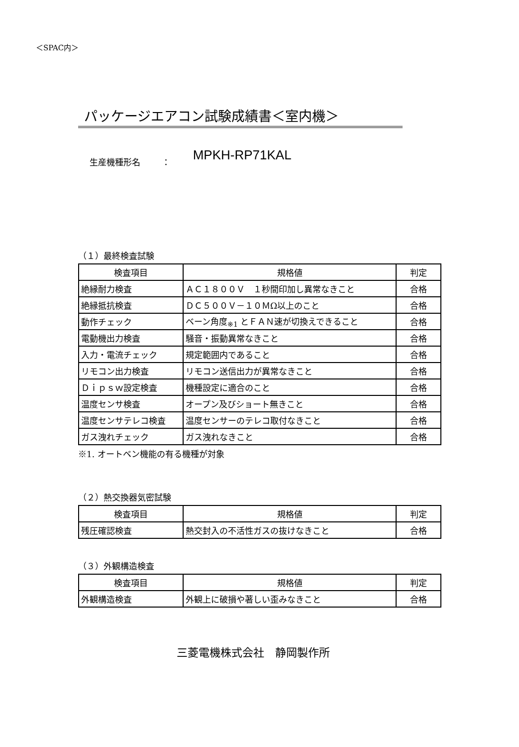＜SPAC内＞
パッケージエアコン試験成績書＜室内機＞
生産機種形名 ： MPKH-RP71KAL
（１）最終検査試験
| 検査項目 | 規格値 | 判定 |
| 絶縁耐力検査 | ＡＣ１８００Ｖ １秒間印加し異常なきこと | 合格 |
| 絶縁抵抗検査 | ＤＣ５００Ｖ－１０ＭΩ以上のこと | 合格 |
| 動作チェック | ベーン角度<sub>※1</sub> とＦＡＮ速が切換えできること | 合格 |
| 電動機出力検査 | 騒音・振動異常なきこと | 合格 |
| 入力・電流チェック | 規定範囲内であること | 合格 |
| リモコン出力検査 | リモコン送信出力が異常なきこと | 合格 |
| Ｄｉｐｓｗ設定検査 | 機種設定に適合のこと | 合格 |
| 温度センサ検査 | オープン及びショート無きこと | 合格 |
| 温度センサテレコ検査 | 温度センサーのテレコ取付なきこと | 合格 |
| ガス洩れチェック | ガス洩れなきこと | 合格 |
※1. オートベン機能の有る機種が対象
（２）熱交換器気密試験
| 検査項目 | 規格値 | 判定 |
| 残圧確認検査 | 熱交封入の不活性ガスの抜けなきこと | 合格 |
（３）外観構造検査
| 検査項目 | 規格値 | 判定 |
| 外観構造検査 | 外観上に破損や著しい歪みなきこと | 合格 |
三菱電機株式会社　静岡製作所